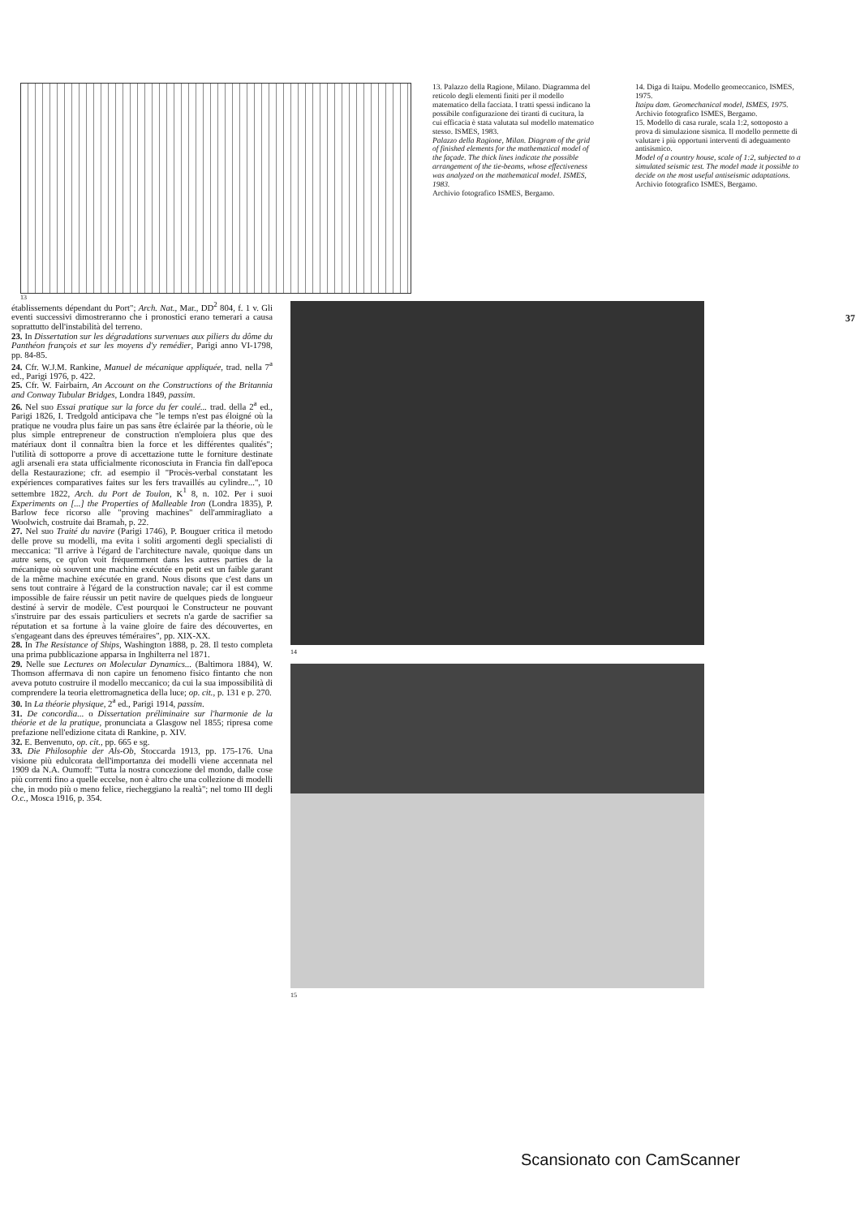13. Palazzo della Ragione, Milano. Diagramma del reticolo degli elementi finiti per il modello matematico della facciata. I tratti spessi indicano la possibile configurazione dei tiranti di cucitura, la cui efficacia è stata valutata sul modello matematico stesso. ISMES, 1983.
Palazzo della Ragione, Milan. Diagram of the grid of finished elements for the mathematical model of the façade. The thick lines indicate the possible arrangement of the tie-beams, whose effectiveness was analyzed on the mathematical model. ISMES, 1983.
Archivio fotografico ISMES, Bergamo.
14. Diga di Itaipu. Modello geomeccanico, ISMES, 1975.
Itaipu dam. Geomechanical model, ISMES, 1975.
Archivio fotografico ISMES, Bergamo.
15. Modello di casa rurale, scala 1:2, sottoposto a prova di simulazione sismica. Il modello permette di valutare i più opportuni interventi di adeguamento antisismico.
Model of a country house, scale of 1:2, subjected to a simulated seismic test. The model made it possible to decide on the most useful antiseismic adaptations.
Archivio fotografico ISMES, Bergamo.
13
37
établissements dépendant du Port"; Arch. Nat., Mar., DD<sup>2</sup> 804, f. 1 v. Gli eventi successivi dimostreranno che i pronostici erano temerari a causa soprattutto dell'instabilità del terreno.
23. In Dissertation sur les dégradations survenues aux piliers du dôme du Panthéon françois et sur les moyens d'y remédier, Parigi anno VI-1798, pp. 84-85.
24. Cfr. W.J.M. Rankine, Manuel de mécanique appliquée, trad. nella 7<sup>a</sup> ed., Parigi 1976, p. 422.
25. Cfr. W. Fairbairn, An Account on the Constructions of the Britannia and Conway Tubular Bridges, Londra 1849, passim.
26. Nel suo Essai pratique sur la force du fer coulé... trad. della 2<sup>a</sup> ed., Parigi 1826, I. Tredgold anticipava che "le temps n'est pas éloigné où la pratique ne voudra plus faire un pas sans être éclairée par la théorie, où le plus simple entrepreneur de construction n'emploiera plus que des matériaux dont il connaîtra bien la force et les différentes qualités"; l'utilità di sottoporre a prove di accettazione tutte le forniture destinate agli arsenali era stata ufficialmente riconosciuta in Francia fin dall'epoca della Restaurazione; cfr. ad esempio il "Procès-verbal constatant les expériences comparatives faites sur les fers travaillés au cylindre...", 10 settembre 1822, Arch. du Port de Toulon, K<sup>1</sup> 8, n. 102. Per i suoi Experiments on [...] the Properties of Malleable Iron (Londra 1835), P. Barlow fece ricorso alle "proving machines" dell'ammiragliato a Woolwich, costruite dai Bramah, p. 22.
27. Nel suo Traité du navire (Parigi 1746), P. Bouguer critica il metodo delle prove su modelli, ma evita i soliti argomenti degli specialisti di meccanica: "Il arrive à l'égard de l'architecture navale, quoique dans un autre sens, ce qu'on voit fréquemment dans les autres parties de la mécanique où souvent une machine exécutée en petit est un faible garant de la même machine exécutée en grand. Nous disons que c'est dans un sens tout contraire à l'égard de la construction navale; car il est comme impossible de faire réussir un petit navire de quelques pieds de longueur destiné à servir de modèle. C'est pourquoi le Constructeur ne pouvant s'instruire par des essais particuliers et secrets n'a garde de sacrifier sa réputation et sa fortune à la vaine gloire de faire des découvertes, en s'engageant dans des épreuves téméraires", pp. XIX-XX.
28. In The Resistance of Ships, Washington 1888, p. 28. Il testo completa una prima pubblicazione apparsa in Inghilterra nel 1871.
29. Nelle sue Lectures on Molecular Dynamics... (Baltimora 1884), W. Thomson affermava di non capire un fenomeno fisico fintanto che non aveva potuto costruire il modello meccanico; da cui la sua impossibilità di comprendere la teoria elettromagnetica della luce; op. cit., p. 131 e p. 270.
30. In La théorie physique, 2<sup>a</sup> ed., Parigi 1914, passim.
31. De concordia... o Dissertation préliminaire sur l'harmonie de la théorie et de la pratique, pronunciata a Glasgow nel 1855; ripresa come prefazione nell'edizione citata di Rankine, p. XIV.
32. E. Benvenuto, op. cit., pp. 665 e sg.
33. Die Philosophie der Als-Ob, Stoccarda 1913, pp. 175-176. Una visione più edulcorata dell'importanza dei modelli viene accennata nel 1909 da N.A. Oumoff: "Tutta la nostra concezione del mondo, dalle cose più correnti fino a quelle eccelse, non è altro che una collezione di modelli che, in modo più o meno felice, riecheggiano la realtà"; nel tomo III degli O.c., Mosca 1916, p. 354.
14
15
Scansionato con CamScanner